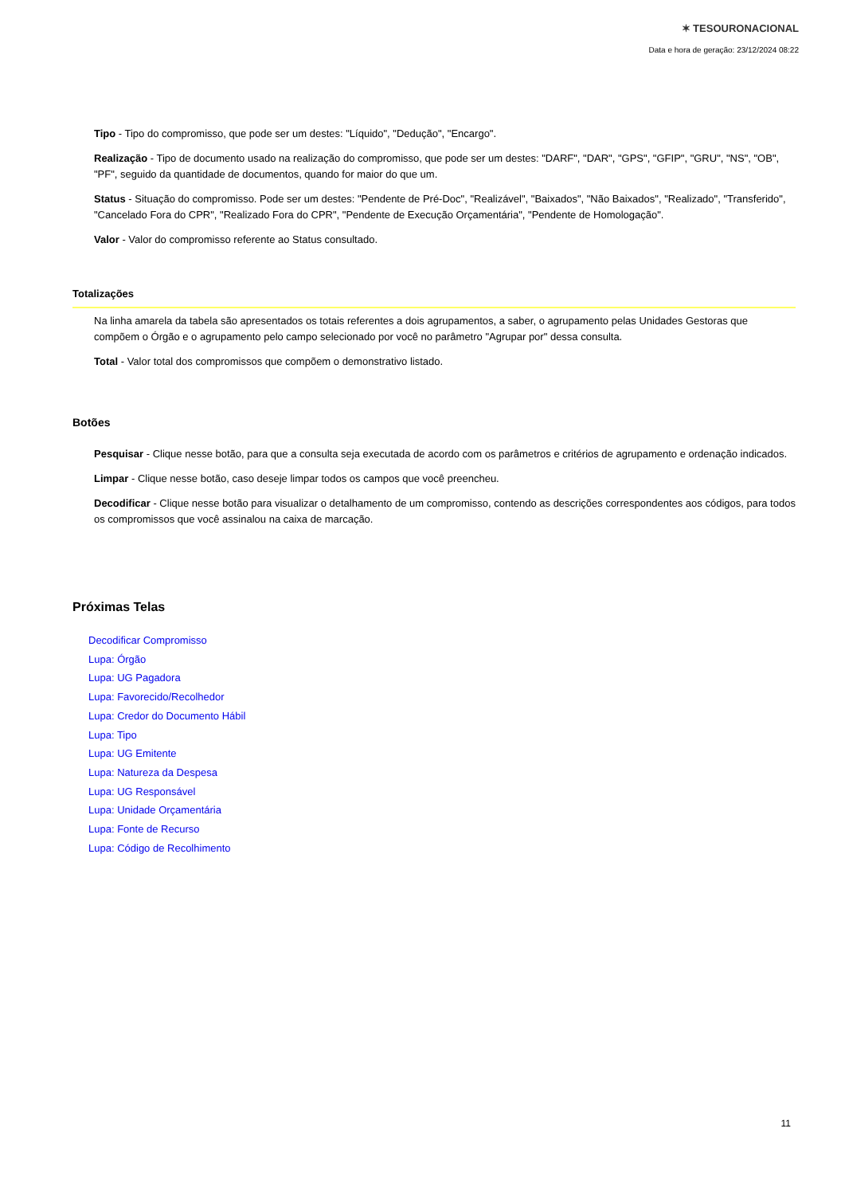✶ TESOURONACIONAL
Data e hora de geração: 23/12/2024 08:22
Tipo - Tipo do compromisso, que pode ser um destes: "Líquido", "Dedução", "Encargo".
Realização - Tipo de documento usado na realização do compromisso, que pode ser um destes: "DARF", "DAR", "GPS", "GFIP", "GRU", "NS", "OB", "PF", seguido da quantidade de documentos, quando for maior do que um.
Status - Situação do compromisso. Pode ser um destes: "Pendente de Pré-Doc", "Realizável", "Baixados", "Não Baixados", "Realizado", "Transferido", "Cancelado Fora do CPR", "Realizado Fora do CPR", "Pendente de Execução Orçamentária", "Pendente de Homologação".
Valor - Valor do compromisso referente ao Status consultado.
Totalizações
Na linha amarela da tabela são apresentados os totais referentes a dois agrupamentos, a saber, o agrupamento pelas Unidades Gestoras que compõem o Órgão e o agrupamento pelo campo selecionado por você no parâmetro "Agrupar por" dessa consulta.
Total - Valor total dos compromissos que compõem o demonstrativo listado.
Botões
Pesquisar - Clique nesse botão, para que a consulta seja executada de acordo com os parâmetros e critérios de agrupamento e ordenação indicados.
Limpar - Clique nesse botão, caso deseje limpar todos os campos que você preencheu.
Decodificar - Clique nesse botão para visualizar o detalhamento de um compromisso, contendo as descrições correspondentes aos códigos, para todos os compromissos que você assinalou na caixa de marcação.
Próximas Telas
Decodificar Compromisso
Lupa: Órgão
Lupa: UG Pagadora
Lupa: Favorecido/Recolhedor
Lupa: Credor do Documento Hábil
Lupa: Tipo
Lupa: UG Emitente
Lupa: Natureza da Despesa
Lupa: UG Responsável
Lupa: Unidade Orçamentária
Lupa: Fonte de Recurso
Lupa: Código de Recolhimento
11